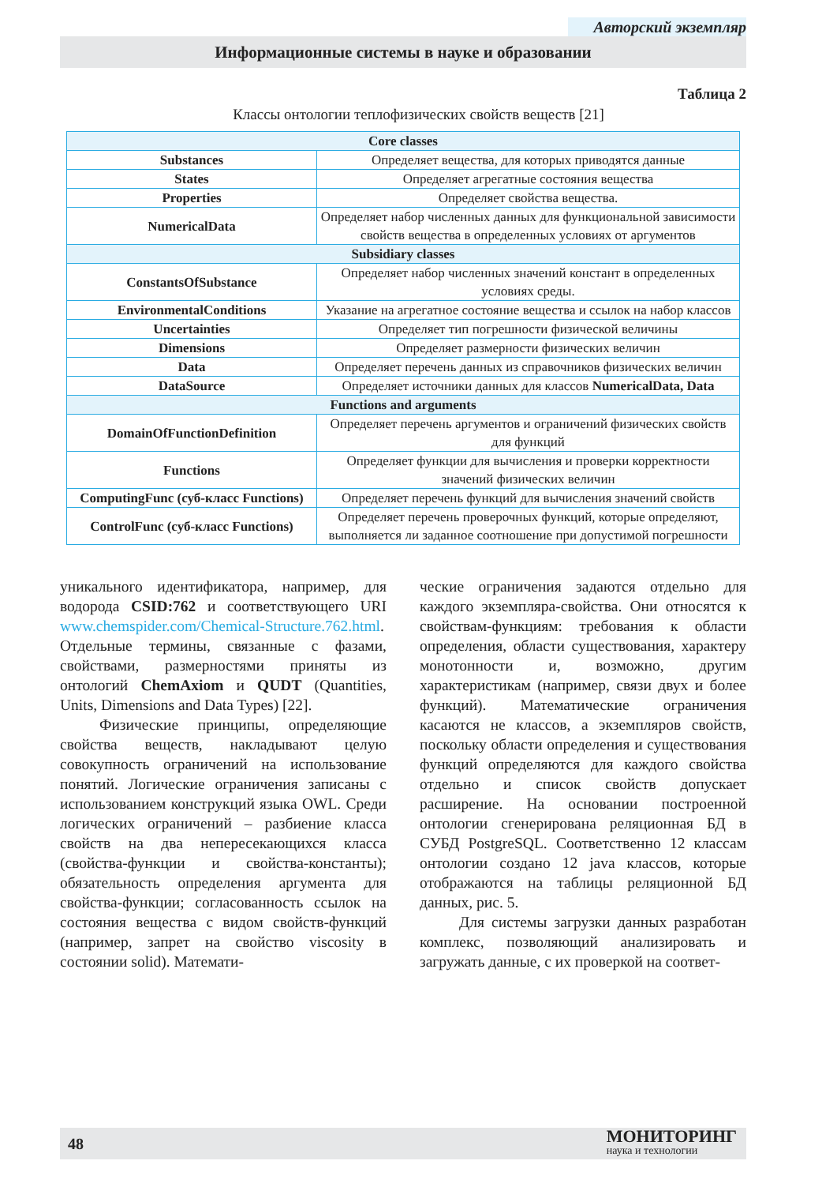Авторский экземпляр
Информационные системы в науке и образовании
Таблица 2
Классы онтологии теплофизических свойств веществ [21]
| Core classes | |
| --- | --- |
| Substances | Определяет вещества, для которых приводятся данные |
| States | Определяет агрегатные состояния вещества |
| Properties | Определяет свойства вещества. |
| NumericalData | Определяет набор численных данных для функциональной зависимости свойств вещества в определенных условиях от аргументов |
| Subsidiary classes | |
| ConstantsOfSubstance | Определяет набор численных значений констант в определенных условиях среды. |
| EnvironmentalConditions | Указание на агрегатное состояние вещества и ссылок на набор классов |
| Uncertainties | Определяет тип погрешности физической величины |
| Dimensions | Определяет размерности физических величин |
| Data | Определяет перечень данных из справочников физических величин |
| DataSource | Определяет источники данных для классов NumericalData, Data |
| Functions and arguments | |
| DomainOfFunctionDefinition | Определяет перечень аргументов и ограничений физических свойств для функций |
| Functions | Определяет функции для вычисления и проверки корректности значений физических величин |
| ComputingFunc (суб-класс Functions) | Определяет перечень функций для вычисления значений свойств |
| ControlFunc (суб-класс Functions) | Определяет перечень проверочных функций, которые определяют, выполняется ли заданное соотношение при допустимой погрешности |
уникального идентификатора, например, для водорода CSID:762 и соответствующего URI www.chemspider.com/Chemical-Structure.762.html. Отдельные термины, связанные с фазами, свойствами, размерностями приняты из онтологий ChemAxiom и QUDT (Quantities, Units, Dimensions and Data Types) [22].
Физические принципы, определяющие свойства веществ, накладывают целую совокупность ограничений на использование понятий. Логические ограничения записаны с использованием конструкций языка OWL. Среди логических ограничений – разбиение класса свойств на два непересекающихся класса (свойства-функции и свойства-константы); обязательность определения аргумента для свойства-функции; согласованность ссылок на состояния вещества с видом свойств-функций (например, запрет на свойство viscosity в состоянии solid). Математи-
ческие ограничения задаются отдельно для каждого экземпляра-свойства. Они относятся к свойствам-функциям: требования к области определения, области существования, характеру монотонности и, возможно, другим характеристикам (например, связи двух и более функций). Математические ограничения касаются не классов, а экземпляров свойств, поскольку области определения и существования функций определяются для каждого свойства отдельно и список свойств допускает расширение. На основании построенной онтологии сгенерирована реляционная БД в СУБД PostgreSQL. Соответственно 12 классам онтологии создано 12 java классов, которые отображаются на таблицы реляционной БД данных, рис. 5.
Для системы загрузки данных разработан комплекс, позволяющий анализировать и загружать данные, с их проверкой на соответ-
48 МОНИТОРИНГ
наука и технологии